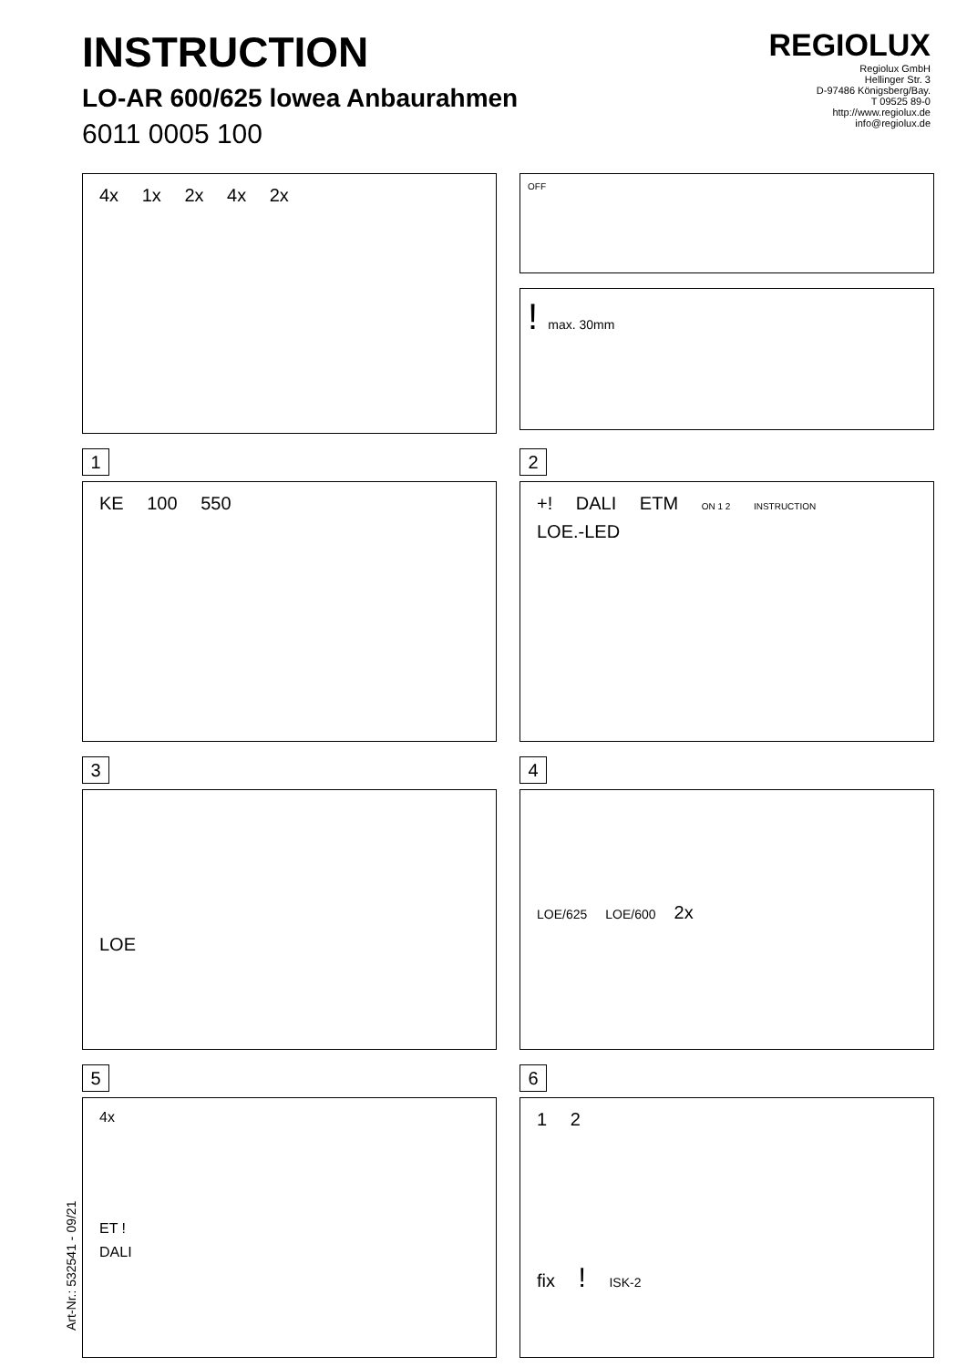INSTRUCTION
LO-AR 600/625 lowea Anbaurahmen
6011 0005 100
REGIOLUX
Regiolux GmbH
Hellinger Str. 3
D-97486 Königsberg/Bay.
T 09525 89-0
http://www.regiolux.de
info@regiolux.de
4x 1x 2x 4x 2x
OFF
! max. 30mm
1
KE 100 550
2
+! DALI ETM ON 1 2 INSTRUCTION LOE.-LED
3
LOE
4
LOE/625
LOE/600
2x
5
4x
ET !
DALI
6
1 2
fix ! ISK-2
Art-Nr.: 532541 - 09/21